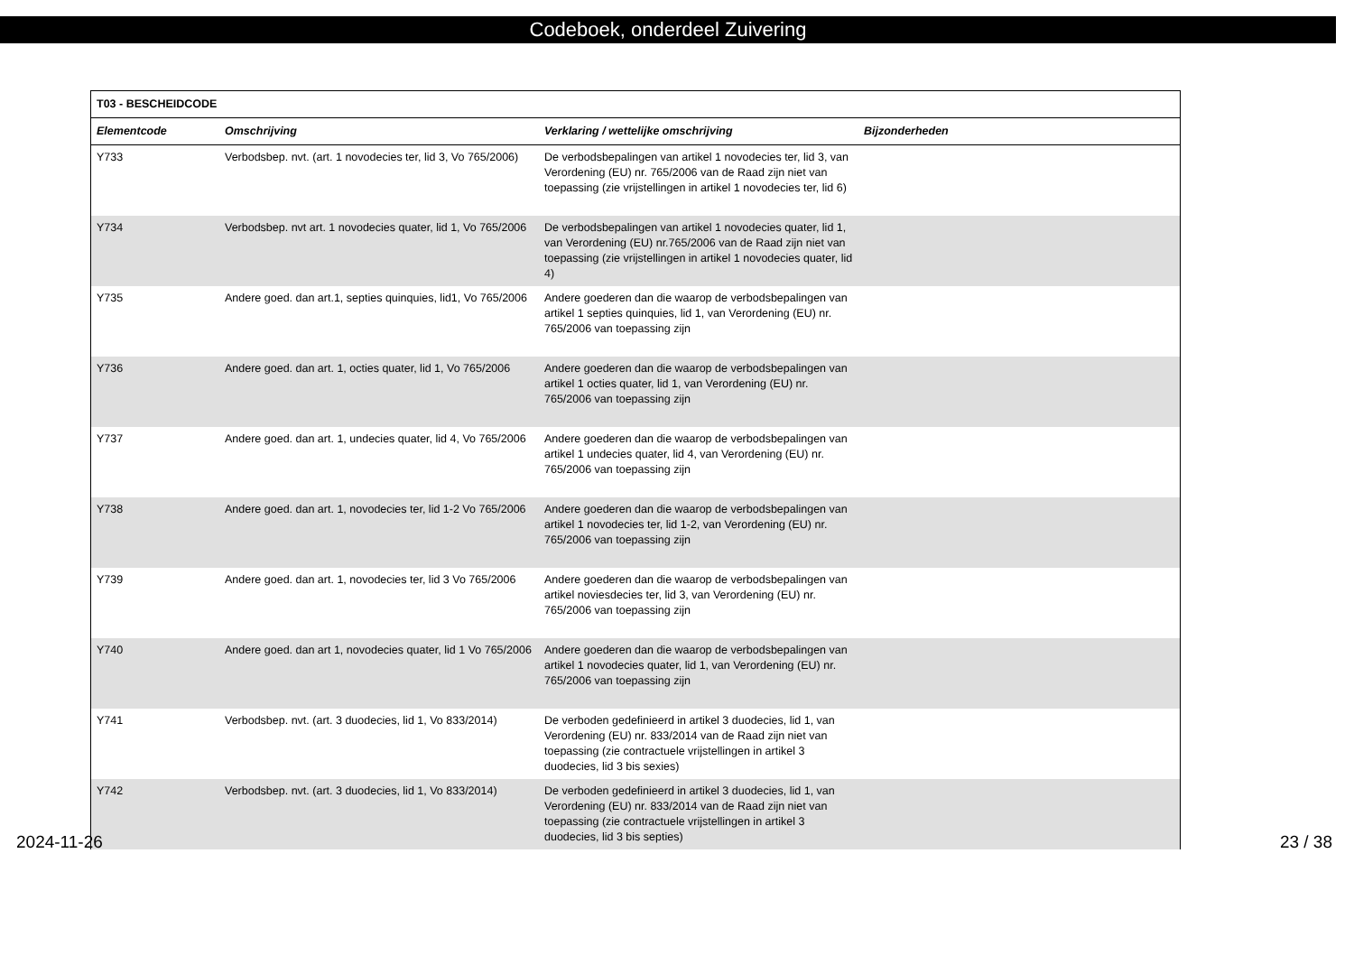Codeboek, onderdeel Zuivering
| T03 - BESCHEIDCODE | | | |
| --- | --- | --- | --- |
| Elementcode | Omschrijving | Verklaring / wettelijke omschrijving | Bijzonderheden |
| Y733 | Verbodsbep. nvt. (art. 1 novodecies ter, lid 3, Vo 765/2006) | De verbodsbepalingen van artikel 1 novodecies ter, lid 3, van Verordening (EU) nr. 765/2006 van de Raad zijn niet van toepassing (zie vrijstellingen in artikel 1 novodecies ter, lid 6) | |
| Y734 | Verbodsbep. nvt art. 1 novodecies quater, lid 1, Vo 765/2006 | De verbodsbepalingen van artikel 1 novodecies quater, lid 1, van Verordening (EU) nr.765/2006 van de Raad zijn niet van toepassing (zie vrijstellingen in artikel 1 novodecies quater, lid 4) | |
| Y735 | Andere goed. dan art.1, septies quinquies, lid1, Vo 765/2006 | Andere goederen dan die waarop de verbodsbepalingen van artikel 1 septies quinquies, lid 1, van Verordening (EU) nr. 765/2006 van toepassing zijn | |
| Y736 | Andere goed. dan art. 1, octies quater, lid 1, Vo 765/2006 | Andere goederen dan die waarop de verbodsbepalingen van artikel 1 octies quater, lid 1, van Verordening (EU) nr. 765/2006 van toepassing zijn | |
| Y737 | Andere goed. dan art. 1, undecies quater, lid 4, Vo 765/2006 | Andere goederen dan die waarop de verbodsbepalingen van artikel 1 undecies quater, lid 4, van Verordening (EU) nr. 765/2006 van toepassing zijn | |
| Y738 | Andere goed. dan art. 1, novodecies ter, lid 1-2 Vo 765/2006 | Andere goederen dan die waarop de verbodsbepalingen van artikel 1 novodecies ter, lid 1-2, van Verordening (EU) nr. 765/2006 van toepassing zijn | |
| Y739 | Andere goed. dan art. 1, novodecies ter, lid 3 Vo 765/2006 | Andere goederen dan die waarop de verbodsbepalingen van artikel noviesdecies ter, lid 3, van Verordening (EU) nr. 765/2006 van toepassing zijn | |
| Y740 | Andere goed. dan art 1, novodecies quater, lid 1 Vo 765/2006 | Andere goederen dan die waarop de verbodsbepalingen van artikel 1 novodecies quater, lid 1, van Verordening (EU) nr. 765/2006 van toepassing zijn | |
| Y741 | Verbodsbep. nvt. (art. 3 duodecies, lid 1, Vo 833/2014) | De verboden gedefinieerd in artikel 3 duodecies, lid 1, van Verordening (EU) nr. 833/2014 van de Raad zijn niet van toepassing (zie contractuele vrijstellingen in artikel 3 duodecies, lid 3 bis sexies) | |
| Y742 | Verbodsbep. nvt. (art. 3 duodecies, lid 1, Vo 833/2014) | De verboden gedefinieerd in artikel 3 duodecies, lid 1, van Verordening (EU) nr. 833/2014 van de Raad zijn niet van toepassing (zie contractuele vrijstellingen in artikel 3 duodecies, lid 3 bis septies) | |
2024-11-26 23 / 38